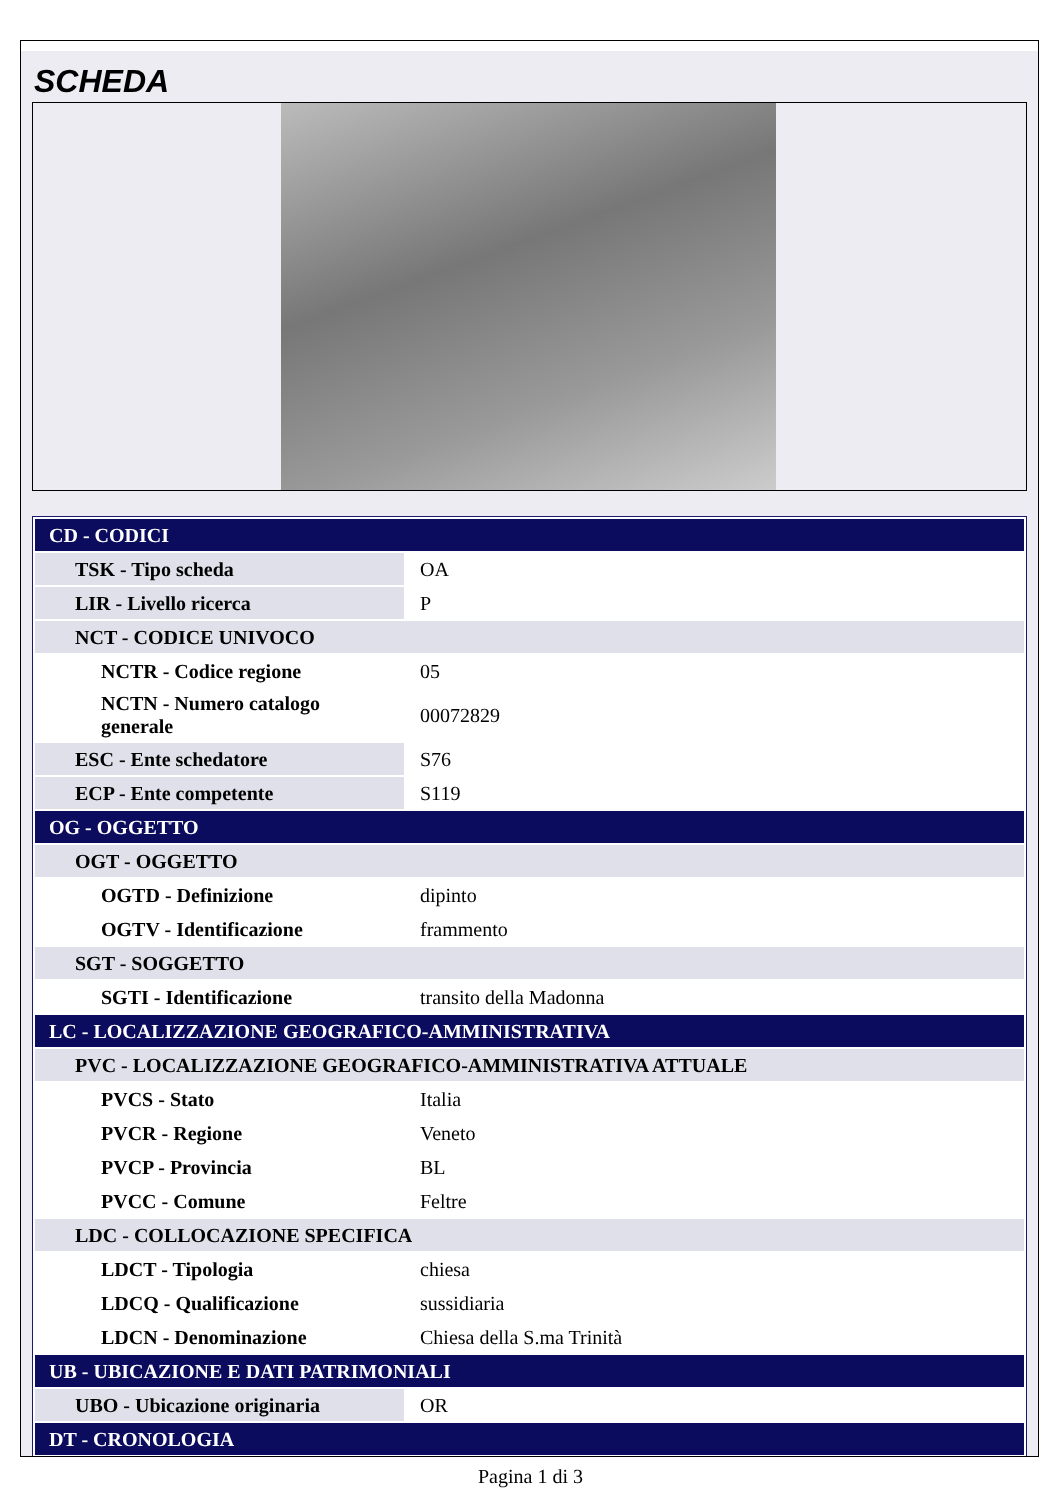SCHEDA
| CD - CODICI | |
| TSK - Tipo scheda | OA |
| LIR - Livello ricerca | P |
| NCT - CODICE UNIVOCO | |
| NCTR - Codice regione | 05 |
| NCTN - Numero catalogo generale | 00072829 |
| ESC - Ente schedatore | S76 |
| ECP - Ente competente | S119 |
| OG - OGGETTO | |
| OGT - OGGETTO | |
| OGTD - Definizione | dipinto |
| OGTV - Identificazione | frammento |
| SGT - SOGGETTO | |
| SGTI - Identificazione | transito della Madonna |
| LC - LOCALIZZAZIONE GEOGRAFICO-AMMINISTRATIVA | |
| PVC - LOCALIZZAZIONE GEOGRAFICO-AMMINISTRATIVA ATTUALE | |
| PVCS - Stato | Italia |
| PVCR - Regione | Veneto |
| PVCP - Provincia | BL |
| PVCC - Comune | Feltre |
| LDC - COLLOCAZIONE SPECIFICA | |
| LDCT - Tipologia | chiesa |
| LDCQ - Qualificazione | sussidiaria |
| LDCN - Denominazione | Chiesa della S.ma Trinità |
| UB - UBICAZIONE E DATI PATRIMONIALI | |
| UBO - Ubicazione originaria | OR |
| DT - CRONOLOGIA | |
Pagina 1 di 3